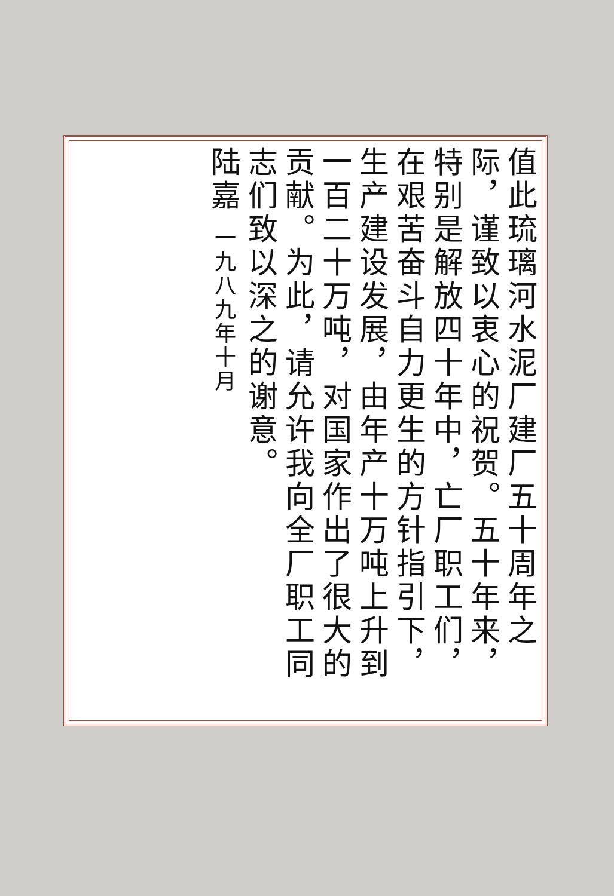值此琉璃河水泥厂建厂五十周年之际，谨致以衷心的祝贺。五十年来，特别是解放四十年中，亡厂职工们，在艰苦奋斗自力更生的方针指引下，生产建设发展，由年产十万吨上升到一百二十万吨，对国家作出了很大的贡献。为此，请允许我向全厂职工同志们致以深之的谢意。
陆嘉 一九八九年十月